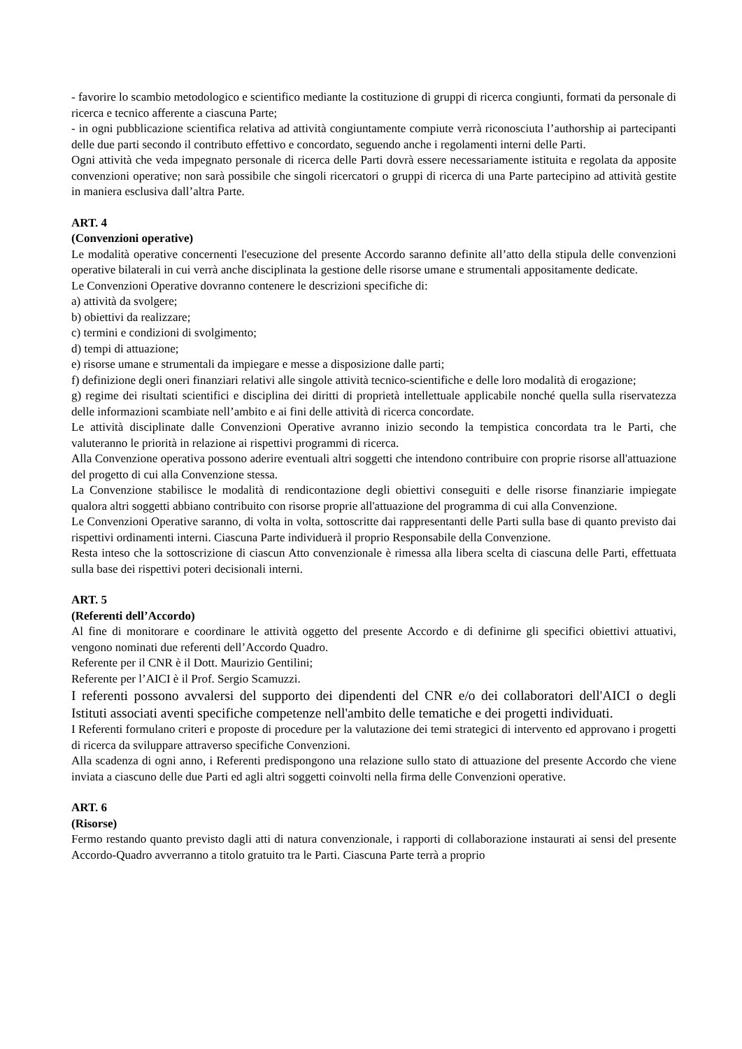- favorire lo scambio metodologico e scientifico mediante la costituzione di gruppi di ricerca congiunti, formati da personale di ricerca e tecnico afferente a ciascuna Parte;
- in ogni pubblicazione scientifica relativa ad attività congiuntamente compiute verrà riconosciuta l’authorship ai partecipanti delle due parti secondo il contributo effettivo e concordato, seguendo anche i regolamenti interni delle Parti.
Ogni attività che veda impegnato personale di ricerca delle Parti dovrà essere necessariamente istituita e regolata da apposite convenzioni operative; non sarà possibile che singoli ricercatori o gruppi di ricerca di una Parte partecipino ad attività gestite in maniera esclusiva dall’altra Parte.
ART. 4
(Convenzioni operative)
Le modalità operative concernenti l'esecuzione del presente Accordo saranno definite all’atto della stipula delle convenzioni operative bilaterali in cui verrà anche disciplinata la gestione delle risorse umane e strumentali appositamente dedicate.
Le Convenzioni Operative dovranno contenere le descrizioni specifiche di:
a) attività da svolgere;
b) obiettivi da realizzare;
c) termini e condizioni di svolgimento;
d) tempi di attuazione;
e) risorse umane e strumentali da impiegare e messe a disposizione dalle parti;
f) definizione degli oneri finanziari relativi alle singole attività tecnico-scientifiche e delle loro modalità di erogazione;
g) regime dei risultati scientifici e disciplina dei diritti di proprietà intellettuale applicabile nonché quella sulla riservatezza delle informazioni scambiate nell’ambito e ai fini delle attività di ricerca concordate.
Le attività disciplinate dalle Convenzioni Operative avranno inizio secondo la tempistica concordata tra le Parti, che valuteranno le priorità in relazione ai rispettivi programmi di ricerca.
Alla Convenzione operativa possono aderire eventuali altri soggetti che intendono contribuire con proprie risorse all'attuazione del progetto di cui alla Convenzione stessa.
La Convenzione stabilisce le modalità di rendicontazione degli obiettivi conseguiti e delle risorse finanziarie impiegate qualora altri soggetti abbiano contribuito con risorse proprie all'attuazione del programma di cui alla Convenzione.
Le Convenzioni Operative saranno, di volta in volta, sottoscritte dai rappresentanti delle Parti sulla base di quanto previsto dai rispettivi ordinamenti interni. Ciascuna Parte individuerà il proprio Responsabile della Convenzione.
Resta inteso che la sottoscrizione di ciascun Atto convenzionale è rimessa alla libera scelta di ciascuna delle Parti, effettuata sulla base dei rispettivi poteri decisionali interni.
ART. 5
(Referenti dell’Accordo)
Al fine di monitorare e coordinare le attività oggetto del presente Accordo e di definirne gli specifici obiettivi attuativi, vengono nominati due referenti dell’Accordo Quadro.
Referente per il CNR è il Dott. Maurizio Gentilini;
Referente per l’AICI è il Prof. Sergio Scamuzzi.
I referenti possono avvalersi del supporto dei dipendenti del CNR e/o dei collaboratori dell'AICI o degli Istituti associati aventi specifiche competenze nell'ambito delle tematiche e dei progetti individuati.
I Referenti formulano criteri e proposte di procedure per la valutazione dei temi strategici di intervento ed approvano i progetti di ricerca da sviluppare attraverso specifiche Convenzioni.
Alla scadenza di ogni anno, i Referenti predispongono una relazione sullo stato di attuazione del presente Accordo che viene inviata a ciascuno delle due Parti ed agli altri soggetti coinvolti nella firma delle Convenzioni operative.
ART. 6
(Risorse)
Fermo restando quanto previsto dagli atti di natura convenzionale, i rapporti di collaborazione instaurati ai sensi del presente Accordo-Quadro avverranno a titolo gratuito tra le Parti. Ciascuna Parte terrà a proprio